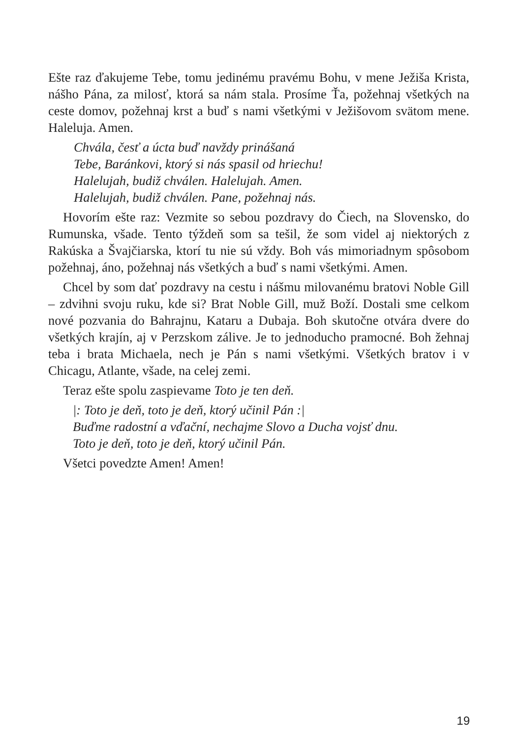Ešte raz ďakujeme Tebe, tomu jedinému pravému Bohu, v mene Ježiša Krista, nášho Pána, za milosť, ktorá sa nám stala. Prosíme Ťa, požehnaj všetkých na ceste domov, požehnaj krst a buď s nami všetkými v Ježišovom svätom mene. Haleluja. Amen.
Chvála, česť a úcta buď navždy prinášaná
Tebe, Baránkovi, ktorý si nás spasil od hriechu!
Halelujah, budiž chválen. Halelujah. Amen.
Halelujah, budiž chválen. Pane, požehnaj nás.
Hovorím ešte raz: Vezmite so sebou pozdravy do Čiech, na Slovensko, do Rumunska, všade. Tento týždeň som sa tešil, že som videl aj niektorých z Rakúska a Švajčiarska, ktorí tu nie sú vždy. Boh vás mimoriadnym spôsobom požehnaj, áno, požehnaj nás všetkých a buď s nami všetkými. Amen.
Chcel by som dať pozdravy na cestu i nášmu milovanému bratovi Noble Gill – zdvihni svoju ruku, kde si? Brat Noble Gill, muž Boží. Dostali sme celkom nové pozvania do Bahrajnu, Kataru a Dubaja. Boh skutočne otvára dvere do všetkých krajín, aj v Perzskom zálive. Je to jednoducho pramocné. Boh žehnaj teba i brata Michaela, nech je Pán s nami všetkými. Všetkých bratov i v Chicagu, Atlante, všade, na celej zemi.
Teraz ešte spolu zaspievame Toto je ten deň.
|: Toto je deň, toto je deň, ktorý učinil Pán :|
Buďme radostní a vďační, nechajme Slovo a Ducha vojsť dnu.
Toto je deň, toto je deň, ktorý učinil Pán.
Všetci povedzte Amen! Amen!
19